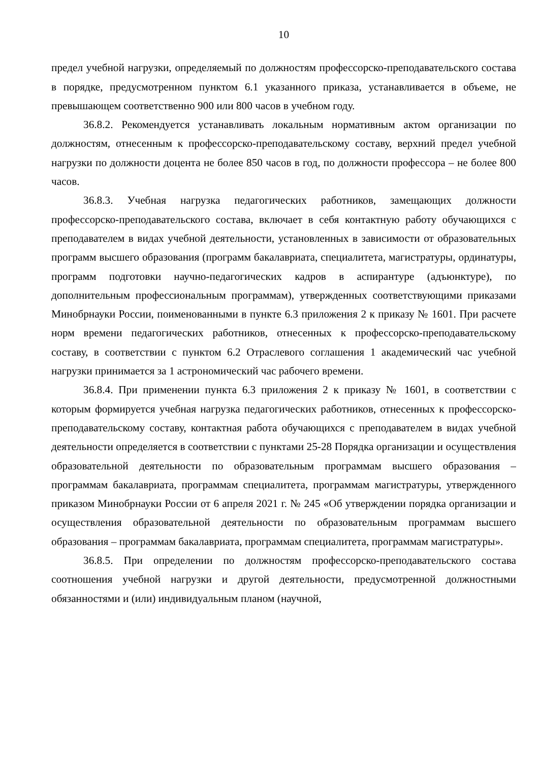10
предел учебной нагрузки, определяемый по должностям профессорско-преподавательского состава в порядке, предусмотренном пунктом 6.1 указанного приказа, устанавливается в объеме, не превышающем соответственно 900 или 800 часов в учебном году.
36.8.2. Рекомендуется устанавливать локальным нормативным актом организации по должностям, отнесенным к профессорско-преподавательскому составу, верхний предел учебной нагрузки по должности доцента не более 850 часов в год, по должности профессора – не более 800 часов.
36.8.3. Учебная нагрузка педагогических работников, замещающих должности профессорско-преподавательского состава, включает в себя контактную работу обучающихся с преподавателем в видах учебной деятельности, установленных в зависимости от образовательных программ высшего образования (программ бакалавриата, специалитета, магистратуры, ординатуры, программ подготовки научно-педагогических кадров в аспирантуре (адъюнктуре), по дополнительным профессиональным программам), утвержденных соответствующими приказами Минобрнауки России, поименованными в пункте 6.3 приложения 2 к приказу № 1601. При расчете норм времени педагогических работников, отнесенных к профессорско-преподавательскому составу, в соответствии с пунктом 6.2 Отраслевого соглашения 1 академический час учебной нагрузки принимается за 1 астрономический час рабочего времени.
36.8.4. При применении пункта 6.3 приложения 2 к приказу № 1601, в соответствии с которым формируется учебная нагрузка педагогических работников, отнесенных к профессорско-преподавательскому составу, контактная работа обучающихся с преподавателем в видах учебной деятельности определяется в соответствии с пунктами 25-28 Порядка организации и осуществления образовательной деятельности по образовательным программам высшего образования – программам бакалавриата, программам специалитета, программам магистратуры, утвержденного приказом Минобрнауки России от 6 апреля 2021 г. № 245 «Об утверждении порядка организации и осуществления образовательной деятельности по образовательным программам высшего образования – программам бакалавриата, программам специалитета, программам магистратуры».
36.8.5. При определении по должностям профессорско-преподавательского состава соотношения учебной нагрузки и другой деятельности, предусмотренной должностными обязанностями и (или) индивидуальным планом (научной,